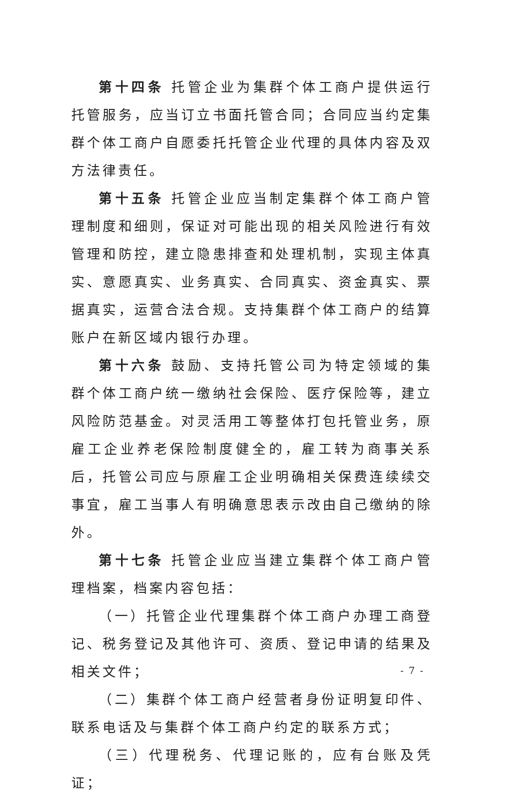第十四条 托管企业为集群个体工商户提供运行托管服务，应当订立书面托管合同；合同应当约定集群个体工商户自愿委托托管企业代理的具体内容及双方法律责任。
第十五条 托管企业应当制定集群个体工商户管理制度和细则，保证对可能出现的相关风险进行有效管理和防控，建立隐患排查和处理机制，实现主体真实、意愿真实、业务真实、合同真实、资金真实、票据真实，运营合法合规。支持集群个体工商户的结算账户在新区域内银行办理。
第十六条 鼓励、支持托管公司为特定领域的集群个体工商户统一缴纳社会保险、医疗保险等，建立风险防范基金。对灵活用工等整体打包托管业务，原雇工企业养老保险制度健全的，雇工转为商事关系后，托管公司应与原雇工企业明确相关保费连续续交事宜，雇工当事人有明确意思表示改由自己缴纳的除外。
第十七条 托管企业应当建立集群个体工商户管理档案，档案内容包括：
（一）托管企业代理集群个体工商户办理工商登记、税务登记及其他许可、资质、登记申请的结果及相关文件；
（二）集群个体工商户经营者身份证明复印件、联系电话及与集群个体工商户约定的联系方式；
（三）代理税务、代理记账的，应有台账及凭证；
- 7 -